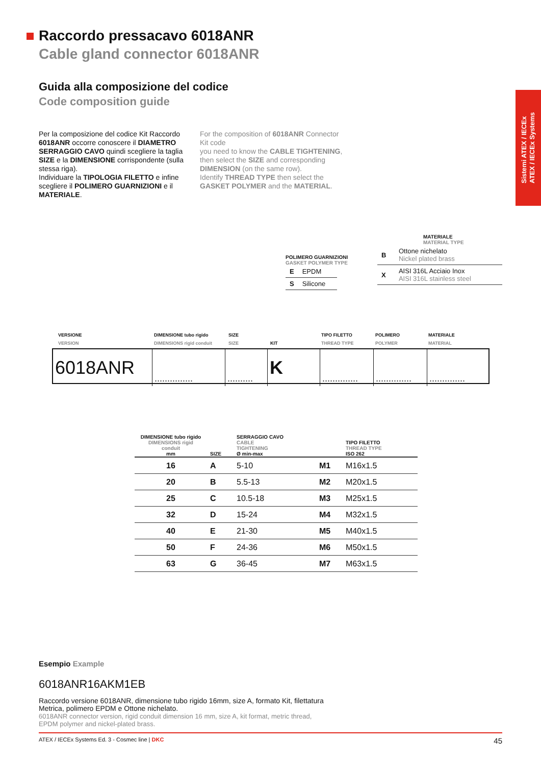Raccordo pressacavo 6018ANR
Cable gland connector 6018ANR
Guida alla composizione del codice
Code composition guide
Per la composizione del codice Kit Raccordo 6018ANR occorre conoscere il DIAMETRO SERRAGGIO CAVO quindi scegliere la taglia SIZE e la DIMENSIONE corrispondente (sulla stessa riga).
Individuare la TIPOLOGIA FILETTO e infine scegliere il POLIMERO GUARNIZIONI e il MATERIALE.
For the composition of 6018ANR Connector Kit code
you need to know the CABLE TIGHTENING, then select the SIZE and corresponding DIMENSION (on the same row).
Identify THREAD TYPE then select the GASKET POLYMER and the MATERIAL.
Sistemi ATEX / IECEx
ATEX / IECEx Systems
POLIMERO GUARNIZIONI
GASKET POLYMER TYPE
| E | EPDM |
| S | Silicone |
MATERIALE
MATERIAL TYPE
| B | Ottone nichelato Nickel plated brass |
| X | AISI 316L Acciaio Inox AISI 316L stainless steel |
VERSIONE
VERSION
DIMENSIONE tubo rigido
DIMENSIONS rigid conduit
SIZE
SIZE
KIT TIPO FILETTO
THREAD TYPE
POLIMERO
POLYMER
MATERIALE
MATERIAL
| 6018ANR | ............... | .......... | K | .............. | .............. | .............. |
| DIMENSIONE tubo rigido DIMENSIONS rigid conduit mm | SIZE | SERRAGGIO CAVO CABLE TIGHTENING Ø min-max | | TIPO FILETTO THREAD TYPE ISO 262 |
| --- | --- | --- | --- | --- |
| 16 | A | 5-10 | M1 | M16x1.5 |
| 20 | B | 5.5-13 | M2 | M20x1.5 |
| 25 | C | 10.5-18 | M3 | M25x1.5 |
| 32 | D | 15-24 | M4 | M32x1.5 |
| 40 | E | 21-30 | M5 | M40x1.5 |
| 50 | F | 24-36 | M6 | M50x1.5 |
| 63 | G | 36-45 | M7 | M63x1.5 |
Esempio Example
6018ANR16AKM1EB
Raccordo versione 6018ANR, dimensione tubo rigido 16mm, size A, formato Kit, filettatura Metrica, polimero EPDM e Ottone nichelato.
6018ANR connector version, rigid conduit dimension 16 mm, size A, kit format, metric thread, EPDM polymer and nickel-plated brass.
ATEX / IECEx Systems Ed. 3 - Cosmec line | DKC 45